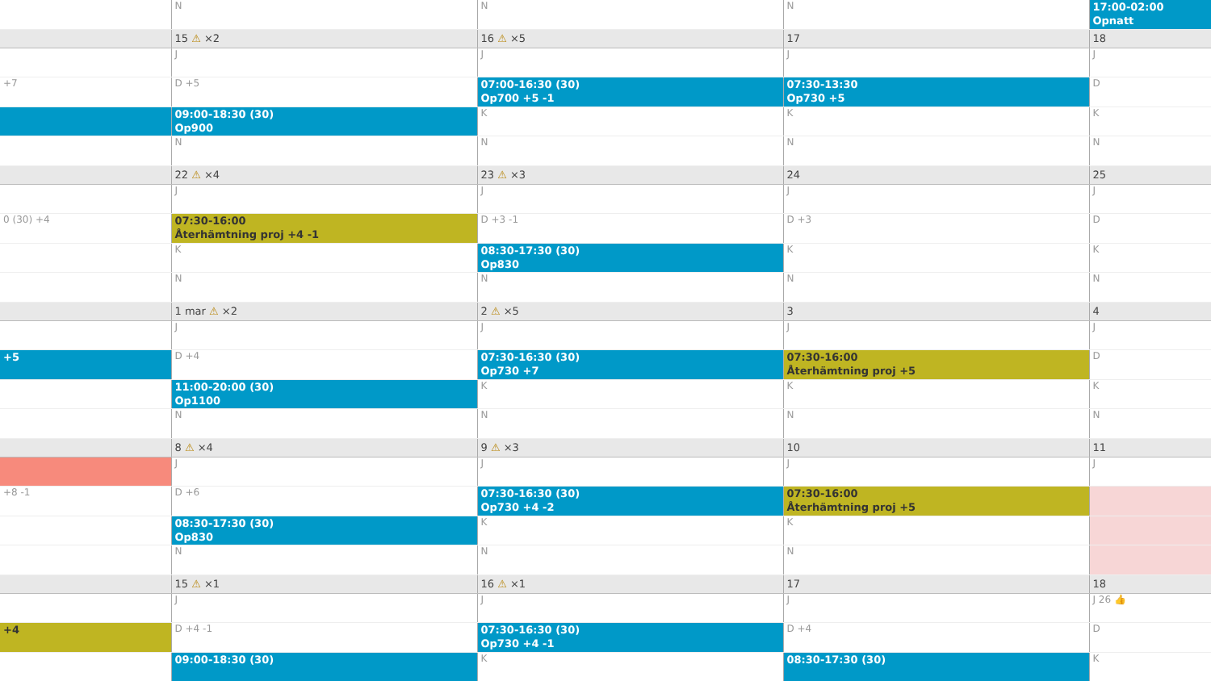| | N | N | N | 17:00-02:00 Opnatt |
| | 15 ⚠ ×2 | 16 ⚠ ×5 | 17 | 18 |
| | J | J | J | J |
| +7 | D +5 | 07:00-16:30 (30) Op700 +5 -1 | 07:30-13:30 Op730 +5 | D |
| | 09:00-18:30 (30) Op900 | K | K | K |
| | N | N | N | N |
| | 22 ⚠ ×4 | 23 ⚠ ×3 | 24 | 25 |
| | J | J | J | J |
| 0 (30) +4 | 07:30-16:00 Återhämtning proj +4 -1 | D +3 -1 | D +3 | D |
| | K | 08:30-17:30 (30) Op830 | K | K |
| | N | N | N | N |
| | 1 mar ⚠ ×2 | 2 ⚠ ×5 | 3 | 4 |
| | J | J | J | J |
| +5 | D +4 | 07:30-16:30 (30) Op730 +7 | 07:30-16:00 Återhämtning proj +5 | D |
| | 11:00-20:00 (30) Op1100 | K | K | K |
| | N | N | N | N |
| | 8 ⚠ ×4 | 9 ⚠ ×3 | 10 | 11 |
| | J | J | J | J |
| +8 -1 | D +6 | 07:30-16:30 (30) Op730 +4 -2 | 07:30-16:00 Återhämtning proj +5 | |
| | 08:30-17:30 (30) Op830 | K | K | |
| | N | N | N | |
| | 15 ⚠ ×1 | 16 ⚠ ×1 | 17 | 18 |
| | J | J | J | J 26 👍 |
| +4 | D +4 -1 | 07:30-16:30 (30) Op730 +4 -1 | D +4 | D |
| | 09:00-18:30 (30) | K | 08:30-17:30 (30) | K |